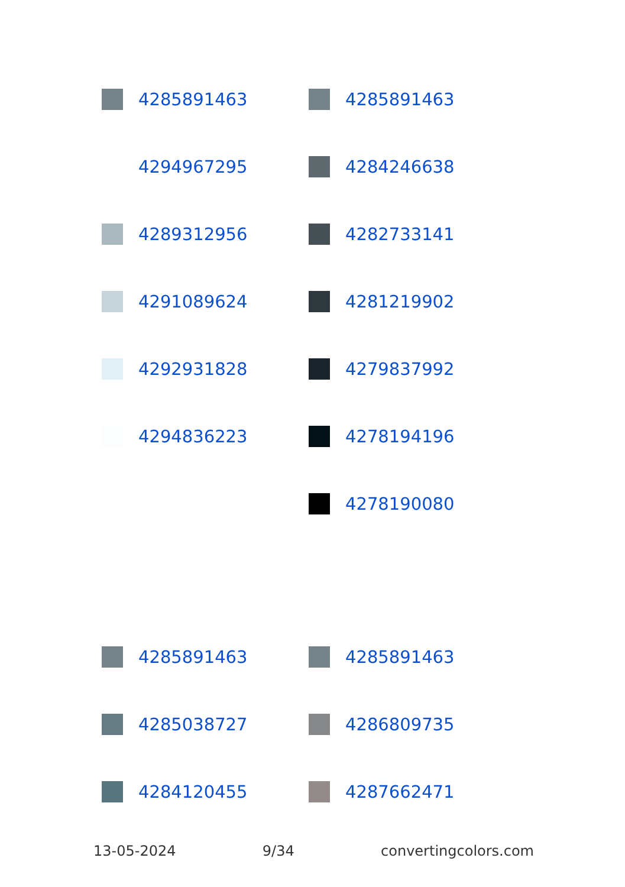4285891463 4285891463
4294967295 4284246638
4289312956 4282733141
4291089624 4281219902
4292931828 4279837992
4294836223 4278194196
4278190080
4285891463 4285891463
4285038727 4286809735
4284120455 4287662471
13-05-2024 9/34 convertingcolors.com